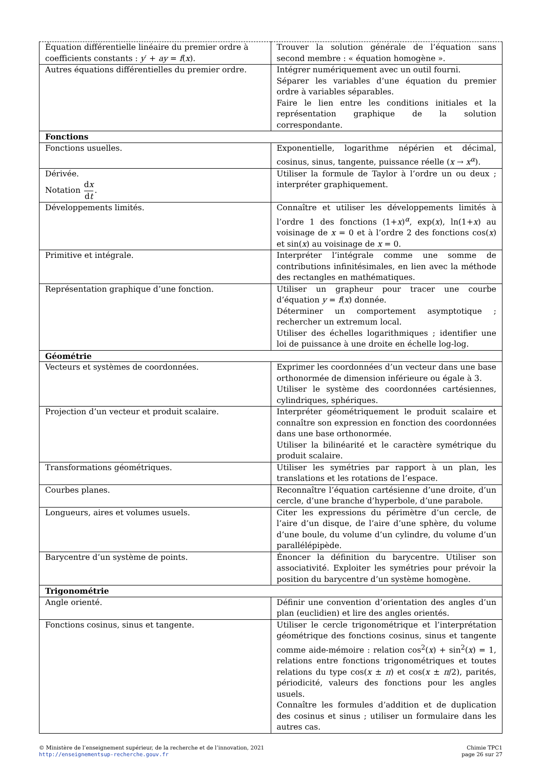| Équation différentielle linéaire du premier ordre à coefficients constants : y ′ + ay = f ( x ). | Trouver la solution générale de l’équation sans second membre : « équation homogène ». |
| Autres équations différentielles du premier ordre. | Intégrer numériquement avec un outil fourni. Séparer les variables d’une équation du premier ordre à variables séparables. Faire le lien entre les conditions initiales et la représentation graphique de la solution correspondante. |
| Fonctions | |
| Fonctions usuelles. | Exponentielle, logarithme népérien et décimal, cosinus, sinus, tangente, puissance réelle ( x → x<sup>α</sup>). |
| Dérivée. Notation d x d t . | Utiliser la formule de Taylor à l’ordre un ou deux ; interpréter graphiquement. |
| Développements limités. | Connaître et utiliser les développements limités à l’ordre 1 des fonctions (1+ x )<sup>α</sup>, exp( x ), ln(1+ x ) au voisinage de x = 0 et à l’ordre 2 des fonctions cos( x ) et sin( x ) au voisinage de x = 0. |
| Primitive et intégrale. | Interpréter l’intégrale comme une somme de contributions infinitésimales, en lien avec la méthode des rectangles en mathématiques. |
| Représentation graphique d’une fonction. | Utiliser un grapheur pour tracer une courbe d’équation y = f ( x ) donnée. Déterminer un comportement asymptotique ; rechercher un extremum local. Utiliser des échelles logarithmiques ; identifier une loi de puissance à une droite en échelle log-log. |
| Géométrie | |
| Vecteurs et systèmes de coordonnées. | Exprimer les coordonnées d’un vecteur dans une base orthonormée de dimension inférieure ou égale à 3. Utiliser le système des coordonnées cartésiennes, cylindriques, sphériques. |
| Projection d’un vecteur et produit scalaire. | Interpréter géométriquement le produit scalaire et connaître son expression en fonction des coordonnées dans une base orthonormée. Utiliser la bilinéarité et le caractère symétrique du produit scalaire. |
| Transformations géométriques. | Utiliser les symétries par rapport à un plan, les translations et les rotations de l’espace. |
| Courbes planes. | Reconnaître l’équation cartésienne d’une droite, d’un cercle, d’une branche d’hyperbole, d’une parabole. |
| Longueurs, aires et volumes usuels. | Citer les expressions du périmètre d’un cercle, de l’aire d’un disque, de l’aire d’une sphère, du volume d’une boule, du volume d’un cylindre, du volume d’un parallélépipède. |
| Barycentre d’un système de points. | Énoncer la définition du barycentre. Utiliser son associativité. Exploiter les symétries pour prévoir la position du barycentre d’un système homogène. |
| Trigonométrie | |
| Angle orienté. | Définir une convention d’orientation des angles d’un plan (euclidien) et lire des angles orientés. |
| Fonctions cosinus, sinus et tangente. | Utiliser le cercle trigonométrique et l’interprétation géométrique des fonctions cosinus, sinus et tangente comme aide-mémoire : relation cos<sup>2</sup>( x ) + sin<sup>2</sup>( x ) = 1, relations entre fonctions trigonométriques et toutes relations du type cos( x ± π ) et cos( x ± π /2), parités, périodicité, valeurs des fonctions pour les angles usuels. Connaître les formules d’addition et de duplication des cosinus et sinus ; utiliser un formulaire dans les autres cas. |
© Ministère de l’enseignement supérieur, de la recherche et de l’innovation, 2021
http://enseignementsup-recherche.gouv.fr
Chimie TPC1
page 26 sur 27